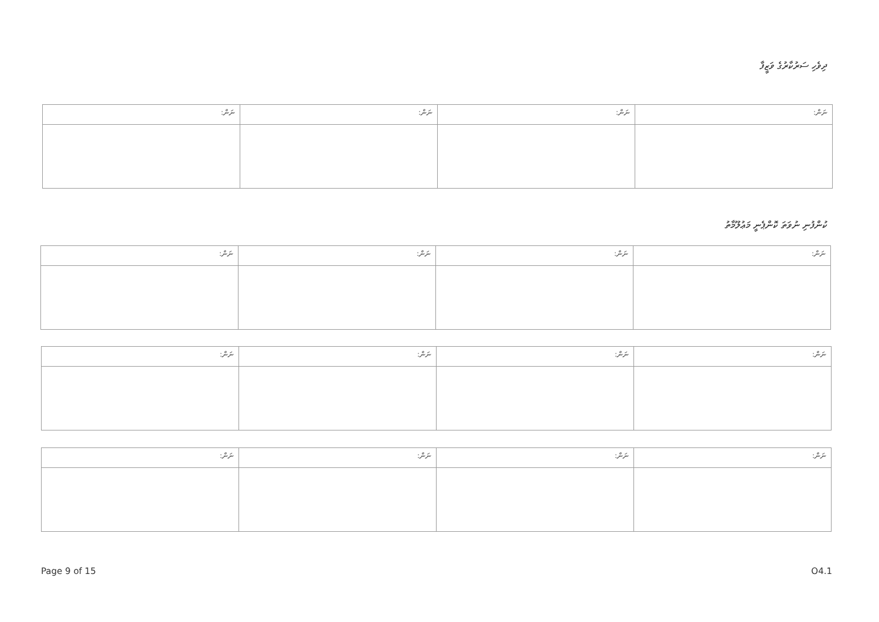ދިވެހި ސަރުކާރުގެ ވަޒީފާ
| ނަން: | ނަން: | ނަން: | ނަން: |
| --- | --- | --- | --- |
ކުންފުނި ނުވަތަ ކޮންޕެނީ މަޢުލޫމާތު
| ނަން: | ނަން: | ނަން: | ނަން: |
| --- | --- | --- | --- |
| ނަން: | ނަން: | ނަން: | ނަން: |
| --- | --- | --- | --- |
| ނަން: | ނަން: | ނަން: | ނަން: |
| --- | --- | --- | --- |
Page 9 of 15 O4.1